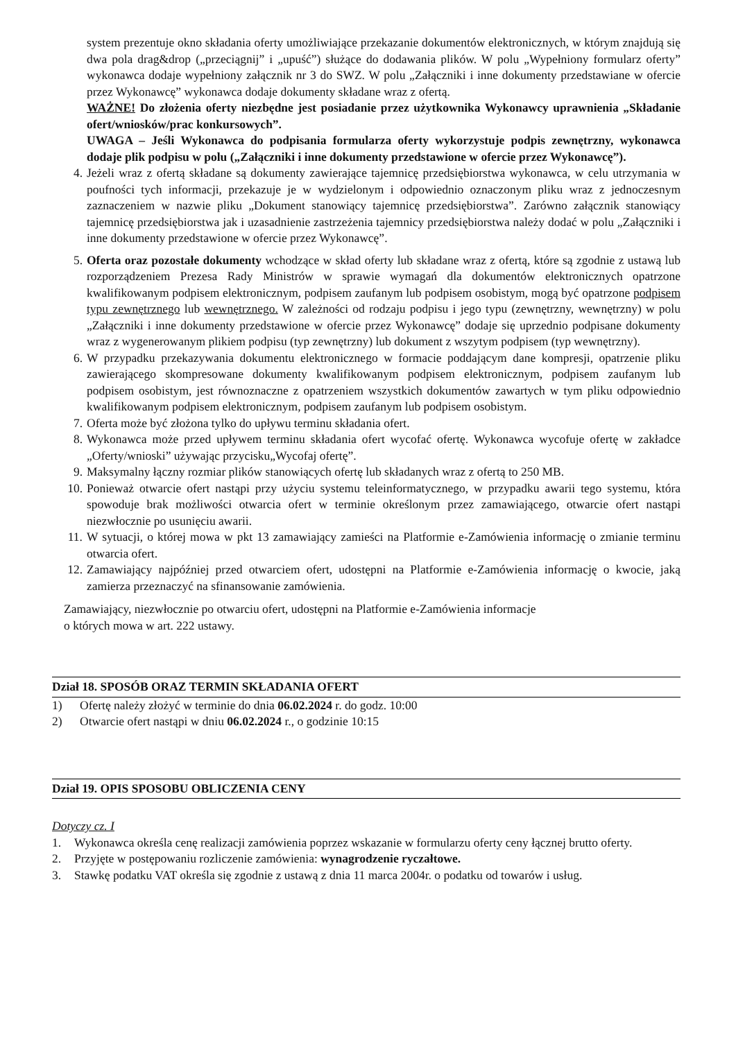system prezentuje okno składania oferty umożliwiające przekazanie dokumentów elektronicznych, w którym znajdują się dwa pola drag&drop („przeciągnij” i „upuść”) służące do dodawania plików. W polu „Wypełniony formularz oferty” wykonawca dodaje wypełniony załącznik nr 3 do SWZ. W polu „Załączniki i inne dokumenty przedstawiane w ofercie przez Wykonawcę” wykonawca dodaje dokumenty składane wraz z ofertą.
WAŻNE! Do złożenia oferty niezbędne jest posiadanie przez użytkownika Wykonawcy uprawnienia „Składanie ofert/wniosków/prac konkursowych”.
UWAGA – Jeśli Wykonawca do podpisania formularza oferty wykorzystuje podpis zewnętrzny, wykonawca dodaje plik podpisu w polu („Załączniki i inne dokumenty przedstawione w ofercie przez Wykonawcę”).
4. Jeżeli wraz z ofertą składane są dokumenty zawierające tajemnicę przedsiębiorstwa wykonawca, w celu utrzymania w poufności tych informacji, przekazuje je w wydzielonym i odpowiednio oznaczonym pliku wraz z jednoczesnym zaznaczeniem w nazwie pliku „Dokument stanowiący tajemnicę przedsiębiorstwa”. Zarówno załącznik stanowiący tajemnicę przedsiębiorstwa jak i uzasadnienie zastrzeżenia tajemnicy przedsiębiorstwa należy dodać w polu „Załączniki i inne dokumenty przedstawione w ofercie przez Wykonawcę”.
5. Oferta oraz pozostałe dokumenty wchodzące w skład oferty lub składane wraz z ofertą, które są zgodnie z ustawą lub rozporządzeniem Prezesa Rady Ministrów w sprawie wymagań dla dokumentów elektronicznych opatrzone kwalifikowanym podpisem elektronicznym, podpisem zaufanym lub podpisem osobistym, mogą być opatrzone podpisem typu zewnętrznego lub wewnętrznego. W zależności od rodzaju podpisu i jego typu (zewnętrzny, wewnętrzny) w polu „Załączniki i inne dokumenty przedstawione w ofercie przez Wykonawcę” dodaje się uprzednio podpisane dokumenty wraz z wygenerowanym plikiem podpisu (typ zewnętrzny) lub dokument z wszytym podpisem (typ wewnętrzny).
6. W przypadku przekazywania dokumentu elektronicznego w formacie poddającym dane kompresji, opatrzenie pliku zawierającego skompresowane dokumenty kwalifikowanym podpisem elektronicznym, podpisem zaufanym lub podpisem osobistym, jest równoznaczne z opatrzeniem wszystkich dokumentów zawartych w tym pliku odpowiednio kwalifikowanym podpisem elektronicznym, podpisem zaufanym lub podpisem osobistym.
7. Oferta może być złożona tylko do upływu terminu składania ofert.
8. Wykonawca może przed upływem terminu składania ofert wycofać ofertę. Wykonawca wycofuje ofertę w zakładce „Oferty/wnioski” używając przycisku„Wycofaj ofertę”.
9. Maksymalny łączny rozmiar plików stanowiących ofertę lub składanych wraz z ofertą to 250 MB.
10. Ponieważ otwarcie ofert nastąpi przy użyciu systemu teleinformatycznego, w przypadku awarii tego systemu, która spowoduje brak możliwości otwarcia ofert w terminie określonym przez zamawiającego, otwarcie ofert nastąpi niezwłocznie po usunięciu awarii.
11. W sytuacji, o której mowa w pkt 13 zamawiający zamieści na Platformie e-Zamówienia informację o zmianie terminu otwarcia ofert.
12. Zamawiający najpóźniej przed otwarciem ofert, udostępni na Platformie e-Zamówienia informację o kwocie, jaką zamierza przeznaczyć na sfinansowanie zamówienia.
Zamawiający, niezwłocznie po otwarciu ofert, udostępni na Platformie e-Zamówienia informacje
o których mowa w art. 222 ustawy.
Dział 18. SPOSÓB ORAZ TERMIN SKŁADANIA OFERT
1) Ofertę należy złożyć w terminie do dnia 06.02.2024 r. do godz. 10:00
2) Otwarcie ofert nastąpi w dniu 06.02.2024 r., o godzinie 10:15
Dział 19. OPIS SPOSOBU OBLICZENIA CENY
Dotyczy cz. I
1. Wykonawca określa cenę realizacji zamówienia poprzez wskazanie w formularzu oferty ceny łącznej brutto oferty.
2. Przyjęte w postępowaniu rozliczenie zamówienia: wynagrodzenie ryczałtowe.
3. Stawkę podatku VAT określa się zgodnie z ustawą z dnia 11 marca 2004r. o podatku od towarów i usług.